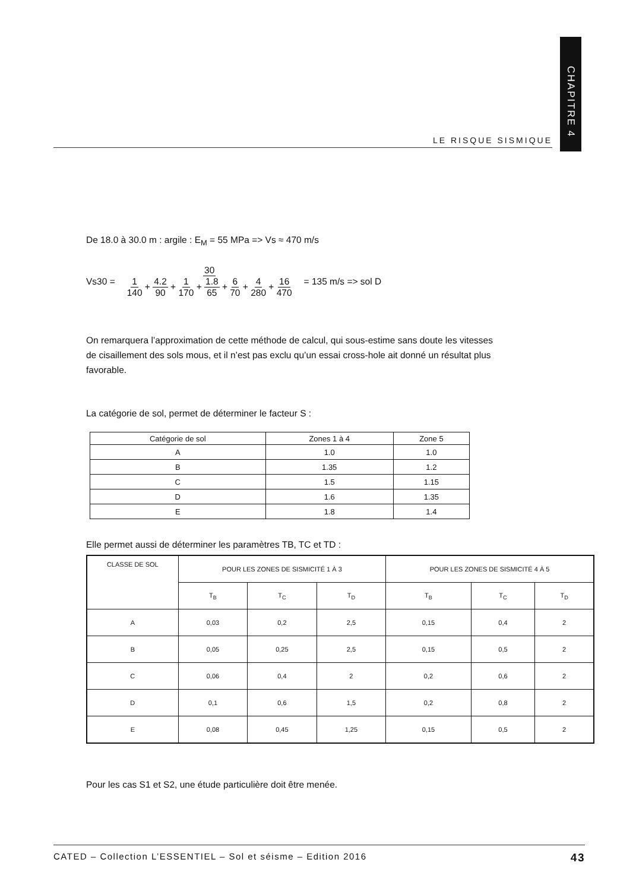CHAPITRE 4
LE RISQUE SISMIQUE
De 18.0 à 30.0 m : argile : E<sub>M</sub> = 55 MPa => Vs ≈ 470 m/s
Vs30 = 30 1 140 + 4.2 90 + 1 170 + 1.8 65 + 6 70 + 4 280 + 16 470 = 135 m/s => sol D
On remarquera l’approximation de cette méthode de calcul, qui sous-estime sans doute les vitesses de cisaillement des sols mous, et il n’est pas exclu qu’un essai cross-hole ait donné un résultat plus favorable.
La catégorie de sol, permet de déterminer le facteur S :
| Catégorie de sol | Zones 1 à 4 | Zone 5 |
| --- | --- | --- |
| A | 1.0 | 1.0 |
| B | 1.35 | 1.2 |
| C | 1.5 | 1.15 |
| D | 1.6 | 1.35 |
| E | 1.8 | 1.4 |
Elle permet aussi de déterminer les paramètres TB, TC et TD :
| CLASSE DE SOL | POUR LES ZONES DE SISMICITÉ 1 À 3 | | | POUR LES ZONES DE SISMICITÉ 4 À 5 | | |
| --- | --- | --- | --- | --- | --- | --- |
| | T<sub>B</sub> | T<sub>C</sub> | T<sub>D</sub> | T<sub>B</sub> | T<sub>C</sub> | T<sub>D</sub> |
| A | 0,03 | 0,2 | 2,5 | 0,15 | 0,4 | 2 |
| B | 0,05 | 0,25 | 2,5 | 0,15 | 0,5 | 2 |
| C | 0,06 | 0,4 | 2 | 0,2 | 0,6 | 2 |
| D | 0,1 | 0,6 | 1,5 | 0,2 | 0,8 | 2 |
| E | 0,08 | 0,45 | 1,25 | 0,15 | 0,5 | 2 |
Pour les cas S1 et S2, une étude particulière doit être menée.
CATED – Collection L’ESSENTIEL – Sol et séisme – Edition 2016 43